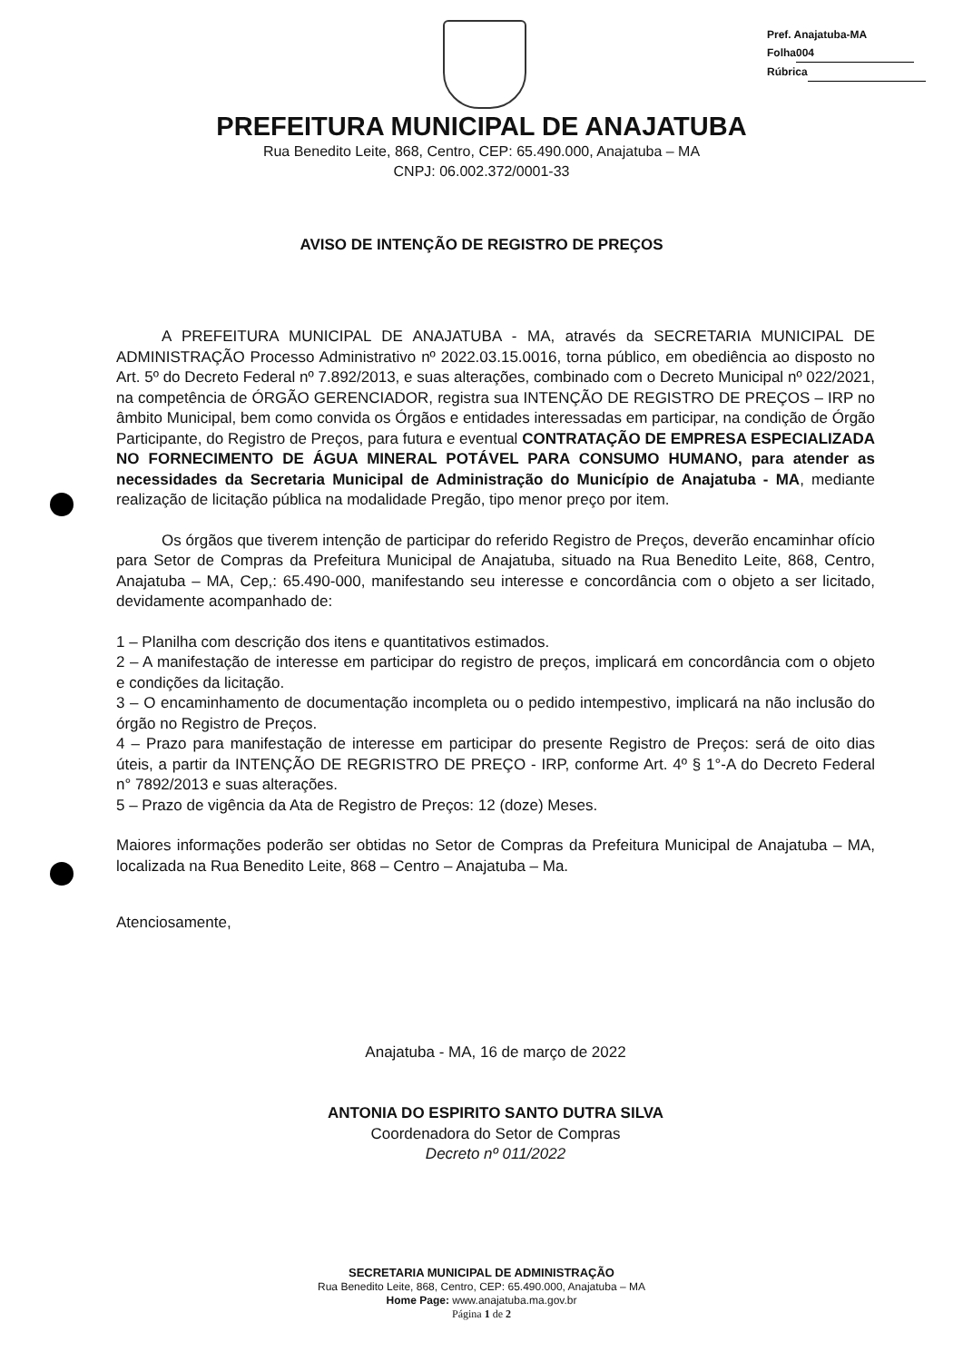Pref. Anajatuba-MA
Folha 004
Rúbrica
PREFEITURA MUNICIPAL DE ANAJATUBA
Rua Benedito Leite, 868, Centro, CEP: 65.490.000, Anajatuba – MA
CNPJ: 06.002.372/0001-33
AVISO DE INTENÇÃO DE REGISTRO DE PREÇOS
A PREFEITURA MUNICIPAL DE ANAJATUBA - MA, através da SECRETARIA MUNICIPAL DE ADMINISTRAÇÃO Processo Administrativo nº 2022.03.15.0016, torna público, em obediência ao disposto no Art. 5º do Decreto Federal nº 7.892/2013, e suas alterações, combinado com o Decreto Municipal nº 022/2021, na competência de ÓRGÃO GERENCIADOR, registra sua INTENÇÃO DE REGISTRO DE PREÇOS – IRP no âmbito Municipal, bem como convida os Órgãos e entidades interessadas em participar, na condição de Órgão Participante, do Registro de Preços, para futura e eventual CONTRATAÇÃO DE EMPRESA ESPECIALIZADA NO FORNECIMENTO DE ÁGUA MINERAL POTÁVEL PARA CONSUMO HUMANO, para atender as necessidades da Secretaria Municipal de Administração do Município de Anajatuba - MA, mediante realização de licitação pública na modalidade Pregão, tipo menor preço por item.
Os órgãos que tiverem intenção de participar do referido Registro de Preços, deverão encaminhar ofício para Setor de Compras da Prefeitura Municipal de Anajatuba, situado na Rua Benedito Leite, 868, Centro, Anajatuba – MA, Cep,: 65.490-000, manifestando seu interesse e concordância com o objeto a ser licitado, devidamente acompanhado de:
1 – Planilha com descrição dos itens e quantitativos estimados.
2 – A manifestação de interesse em participar do registro de preços, implicará em concordância com o objeto e condições da licitação.
3 – O encaminhamento de documentação incompleta ou o pedido intempestivo, implicará na não inclusão do órgão no Registro de Preços.
4 – Prazo para manifestação de interesse em participar do presente Registro de Preços: será de oito dias úteis, a partir da INTENÇÃO DE REGRISTRO DE PREÇO - IRP, conforme Art. 4º § 1°-A do Decreto Federal n° 7892/2013 e suas alterações.
5 – Prazo de vigência da Ata de Registro de Preços: 12 (doze) Meses.
Maiores informações poderão ser obtidas no Setor de Compras da Prefeitura Municipal de Anajatuba – MA, localizada na Rua Benedito Leite, 868 – Centro – Anajatuba – Ma.
Atenciosamente,
Anajatuba - MA, 16 de março de 2022
ANTONIA DO ESPIRITO SANTO DUTRA SILVA
Coordenadora do Setor de Compras
Decreto nº 011/2022
SECRETARIA MUNICIPAL DE ADMINISTRAÇÃO
Rua Benedito Leite, 868, Centro, CEP: 65.490.000, Anajatuba – MA
Home Page: www.anajatuba.ma.gov.br
Página 1 de 2